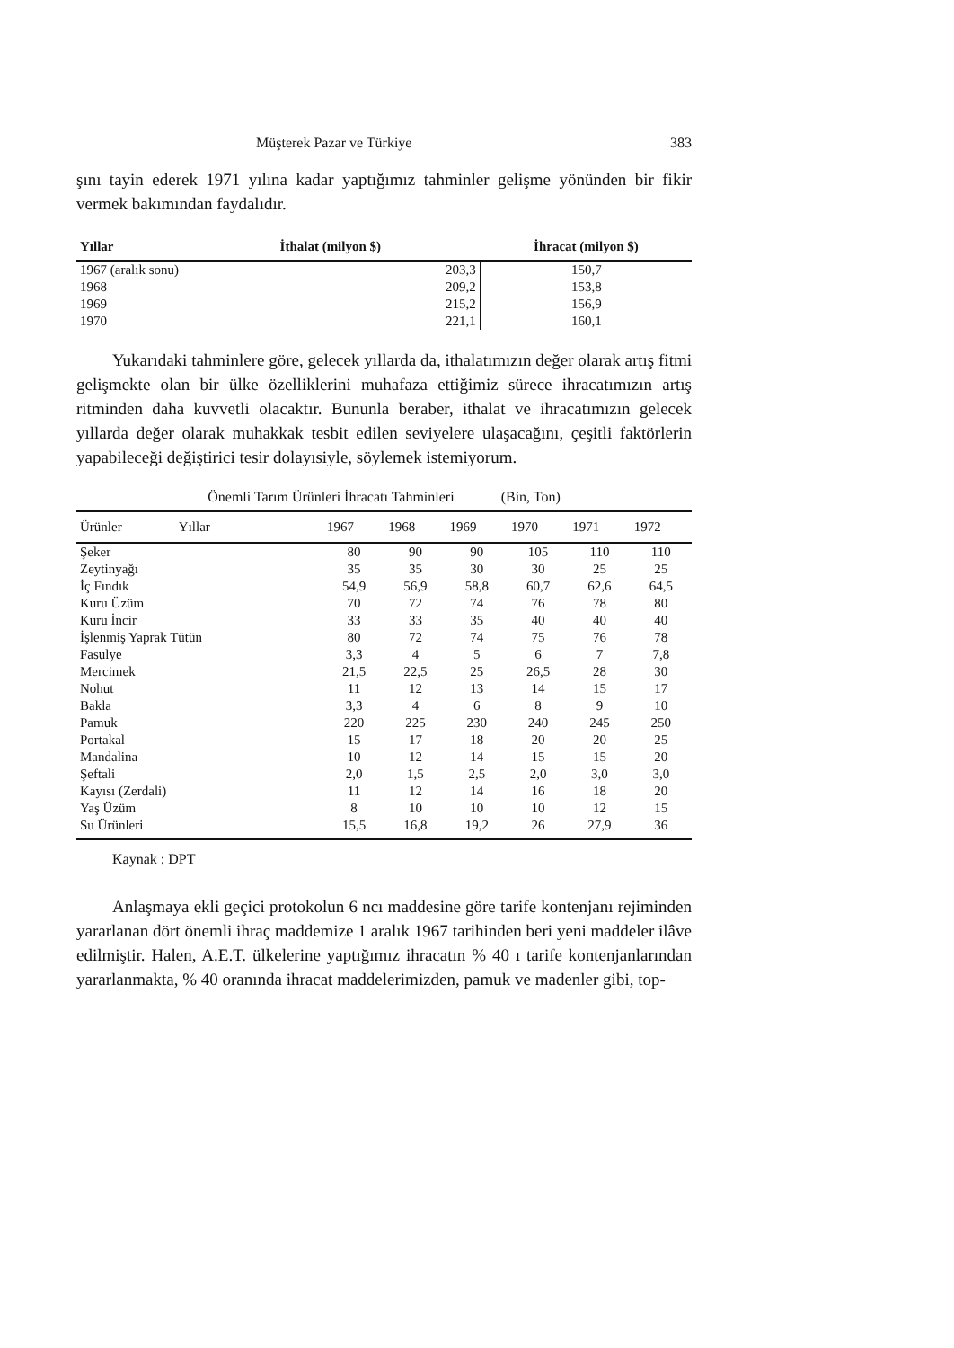Müşterek Pazar ve Türkiye 383
şını tayin ederek 1971 yılına kadar yaptığımız tahminler gelişme yönünden bir fikir vermek bakımından faydalıdır.
| Yıllar | İthalat (milyon $) | İhracat (milyon $) |
| --- | --- | --- |
| 1967 (aralık sonu) | 203,3 | 150,7 |
| 1968 | 209,2 | 153,8 |
| 1969 | 215,2 | 156,9 |
| 1970 | 221,1 | 160,1 |
Yukarıdaki tahminlere göre, gelecek yıllarda da, ithalatımızın değer olarak artış fitmi gelişmekte olan bir ülke özelliklerini muhafaza ettiğimiz sürece ihracatımızın artış ritminden daha kuvvetli olacaktır. Bununla beraber, ithalat ve ihracatımızın gelecek yıllarda değer olarak muhakkak tesbit edilen seviyelere ulaşacağını, çeşitli faktörlerin yapabileceği değiştirici tesir dolayısiyle, söylemek istemiyorum.
Önemli Tarım Ürünleri İhracatı Tahminleri (Bin, Ton)
| Ürünler Yıllar | 1967 | 1968 | 1969 | 1970 | 1971 | 1972 |
| --- | --- | --- | --- | --- | --- | --- |
| Şeker | 80 | 90 | 90 | 105 | 110 | 110 |
| Zeytinyağı | 35 | 35 | 30 | 30 | 25 | 25 |
| İç Fındık | 54,9 | 56,9 | 58,8 | 60,7 | 62,6 | 64,5 |
| Kuru Üzüm | 70 | 72 | 74 | 76 | 78 | 80 |
| Kuru İncir | 33 | 33 | 35 | 40 | 40 | 40 |
| İşlenmiş Yaprak Tütün | 80 | 72 | 74 | 75 | 76 | 78 |
| Fasulye | 3,3 | 4 | 5 | 6 | 7 | 7,8 |
| Mercimek | 21,5 | 22,5 | 25 | 26,5 | 28 | 30 |
| Nohut | 11 | 12 | 13 | 14 | 15 | 17 |
| Bakla | 3,3 | 4 | 6 | 8 | 9 | 10 |
| Pamuk | 220 | 225 | 230 | 240 | 245 | 250 |
| Portakal | 15 | 17 | 18 | 20 | 20 | 25 |
| Mandalina | 10 | 12 | 14 | 15 | 15 | 20 |
| Şeftali | 2,0 | 1,5 | 2,5 | 2,0 | 3,0 | 3,0 |
| Kayısı (Zerdali) | 11 | 12 | 14 | 16 | 18 | 20 |
| Yaş Üzüm | 8 | 10 | 10 | 10 | 12 | 15 |
| Su Ürünleri | 15,5 | 16,8 | 19,2 | 26 | 27,9 | 36 |
Kaynak : DPT
Anlaşmaya ekli geçici protokolun 6 ncı maddesine göre tarife kontenjanı rejiminden yararlanan dört önemli ihraç maddemize 1 aralık 1967 tarihinden beri yeni maddeler ilâve edilmiştir. Halen, A.E.T. ülkelerine yaptığımız ihracatın % 40 ı tarife kontenjanlarından yararlanmakta, % 40 oranında ihracat maddelerimizden, pamuk ve madenler gibi, top-